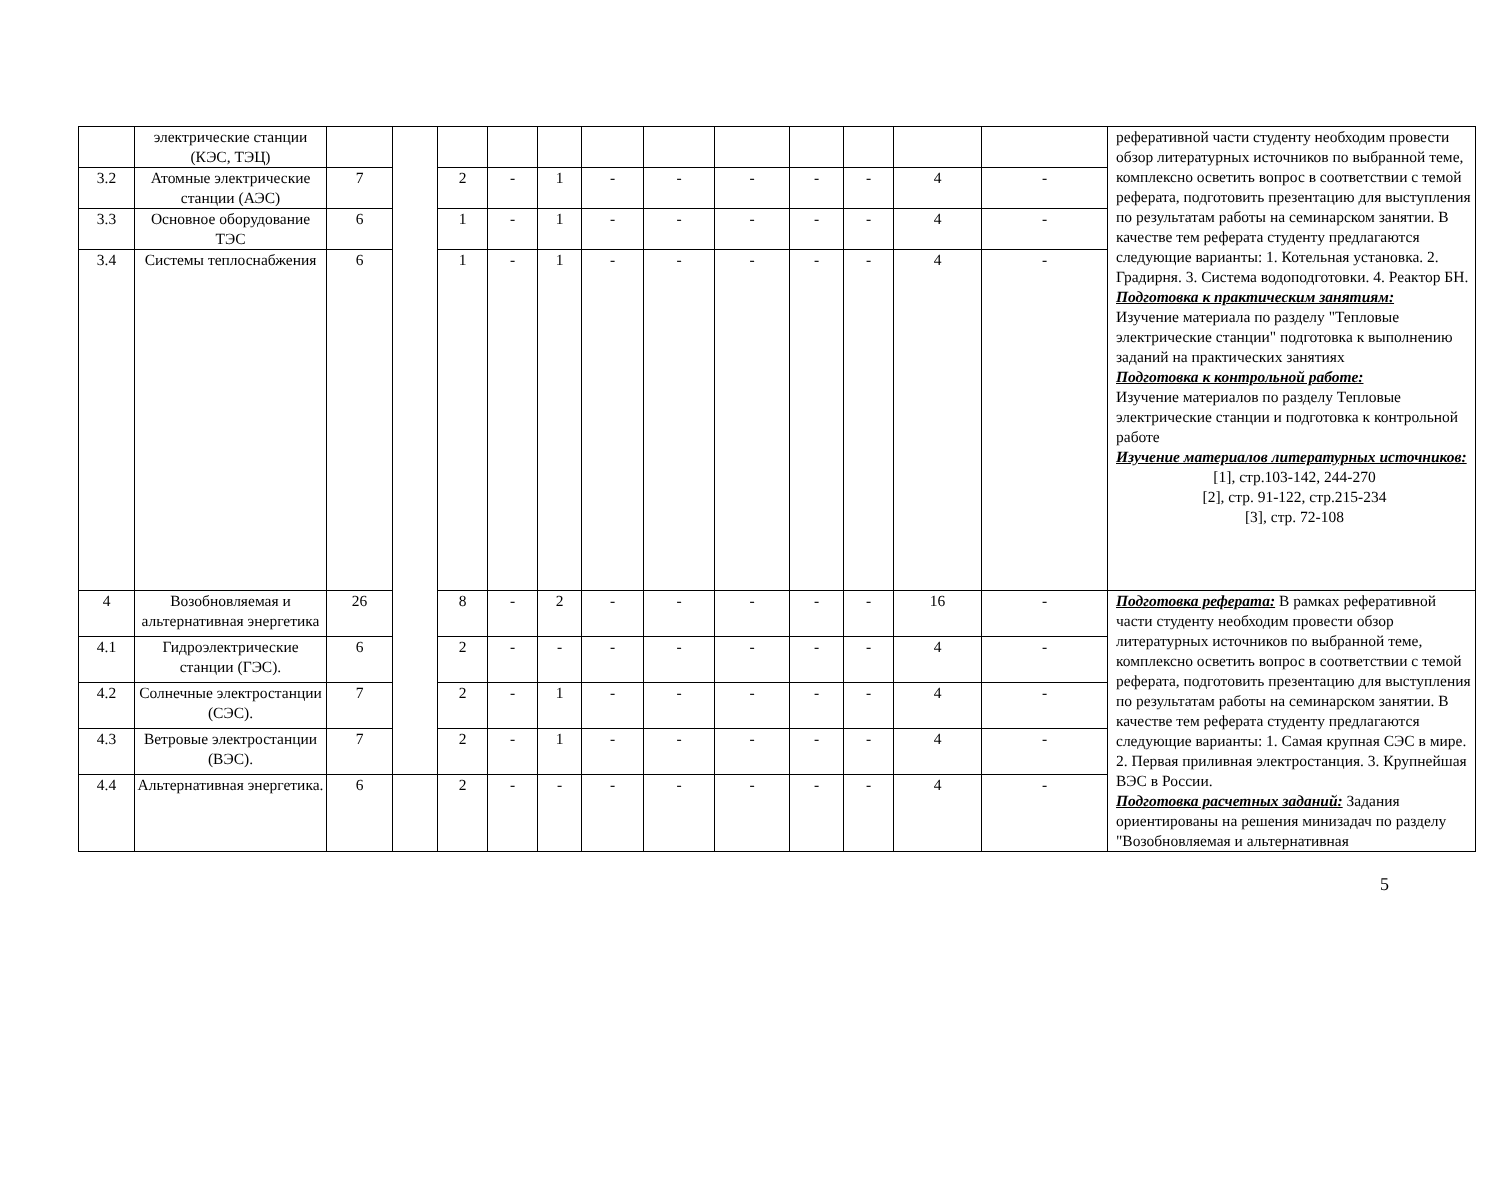| | электрические станции (КЭС, ТЭЦ) | | | | | | | | | | | | | реферативной части студенту необходим провести обзор литературных источников по выбранной теме, комплексно осветить вопрос в соответствии с темой реферата, подготовить презентацию для выступления по результатам работы на семинарском занятии. В качестве тем реферата студенту предлагаются следующие варианты: 1. Котельная установка. 2. Градирня. 3. Система водоподготовки. 4. Реактор БН. Подготовка к практическим занятиям: Изучение материала по разделу "Тепловые электрические станции" подготовка к выполнению заданий на практических занятиях Подготовка к контрольной работе: Изучение материалов по разделу Тепловые электрические станции и подготовка к контрольной работе Изучение материалов литературных источников: [1], стр.103-142, 244-270 [2], стр. 91-122, стр.215-234 [3], стр. 72-108 |
| 3.2 | Атомные электрические станции (АЭС) | 7 | | 2 | - | 1 | - | - | - | - | - | 4 | - | |
| 3.3 | Основное оборудование ТЭС | 6 | | 1 | - | 1 | - | - | - | - | - | 4 | - | |
| 3.4 | Системы теплоснабжения | 6 | | 1 | - | 1 | - | - | - | - | - | 4 | - | |
| 4 | Возобновляемая и альтернативная энергетика | 26 | | 8 | - | 2 | - | - | - | - | - | 16 | - | Подготовка реферата: В рамках реферативной части студенту необходим провести обзор литературных источников по выбранной теме, комплексно осветить вопрос в соответствии с темой реферата, подготовить презентацию для выступления по результатам работы на семинарском занятии. В качестве тем реферата студенту предлагаются следующие варианты: 1. Самая крупная СЭС в мире. 2. Первая приливная электростанция. 3. Крупнейшая ВЭС в России. Подготовка расчетных заданий: Задания ориентированы на решения минизадач по разделу "Возобновляемая и альтернативная |
| 4.1 | Гидроэлектрические станции (ГЭС). | 6 | | 2 | - | - | - | - | - | - | - | 4 | - | |
| 4.2 | Солнечные электростанции (СЭС). | 7 | | 2 | - | 1 | - | - | - | - | - | 4 | - | |
| 4.3 | Ветровые электростанции (ВЭС). | 7 | | 2 | - | 1 | - | - | - | - | - | 4 | - | |
| 4.4 | Альтернативная энергетика. | 6 | | 2 | - | - | - | - | - | - | - | 4 | - | |
5